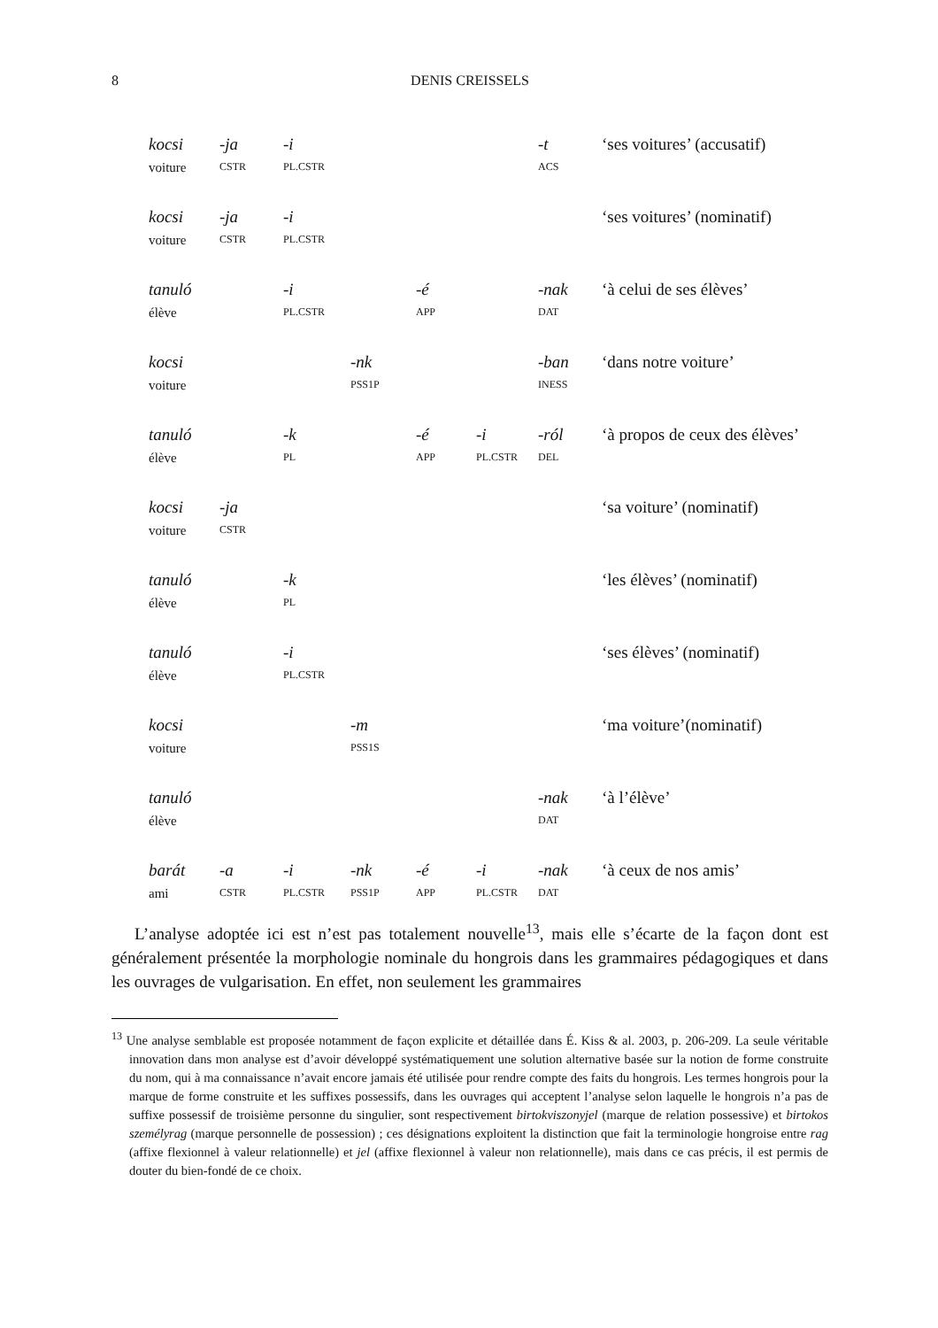8
DENIS CREISSELS
| kocsi | -ja | -i | | | | -t | ‘ses voitures’ (accusatif) |
| voiture | CSTR | PL.CSTR | | | | ACS | |
| kocsi | -ja | -i | | | | | ‘ses voitures’ (nominatif) |
| voiture | CSTR | PL.CSTR | | | | | |
| tanuló | | -i | | -é | | -nak | ‘à celui de ses élèves’ |
| élève | | PL.CSTR | | APP | | DAT | |
| kocsi | | | -nk | | | -ban | ‘dans notre voiture’ |
| voiture | | | PSS1P | | | INESS | |
| tanuló | | -k | | -é | -i | -ról | ‘à propos de ceux des élèves’ |
| élève | | PL | | APP | PL.CSTR | DEL | |
| kocsi | -ja | | | | | | ‘sa voiture’ (nominatif) |
| voiture | CSTR | | | | | | |
| tanuló | | -k | | | | | ‘les élèves’ (nominatif) |
| élève | | PL | | | | | |
| tanuló | | -i | | | | | ‘ses élèves’ (nominatif) |
| élève | | PL.CSTR | | | | | |
| kocsi | | | -m | | | | ‘ma voiture’(nominatif) |
| voiture | | | PSS1S | | | | |
| tanuló | | | | | | -nak | ‘à l’élève’ |
| élève | | | | | | DAT | |
| barát | -a | -i | -nk | -é | -i | -nak | ‘à ceux de nos amis’ |
| ami | CSTR | PL.CSTR | PSS1P | APP | PL.CSTR | DAT | |
L’analyse adoptée ici est n’est pas totalement nouvelle<sup>13</sup>, mais elle s’écarte de la façon dont est généralement présentée la morphologie nominale du hongrois dans les grammaires pédagogiques et dans les ouvrages de vulgarisation. En effet, non seulement les grammaires
<sup>13</sup> Une analyse semblable est proposée notamment de façon explicite et détaillée dans É. Kiss & al. 2003, p. 206-209. La seule véritable innovation dans mon analyse est d’avoir développé systématiquement une solution alternative basée sur la notion de forme construite du nom, qui à ma connaissance n’avait encore jamais été utilisée pour rendre compte des faits du hongrois. Les termes hongrois pour la marque de forme construite et les suffixes possessifs, dans les ouvrages qui acceptent l’analyse selon laquelle le hongrois n’a pas de suffixe possessif de troisième personne du singulier, sont respectivement birtokviszonyjel (marque de relation possessive) et birtokos személyrag (marque personnelle de possession) ; ces désignations exploitent la distinction que fait la terminologie hongroise entre rag (affixe flexionnel à valeur relationnelle) et jel (affixe flexionnel à valeur non relationnelle), mais dans ce cas précis, il est permis de douter du bien-fondé de ce choix.